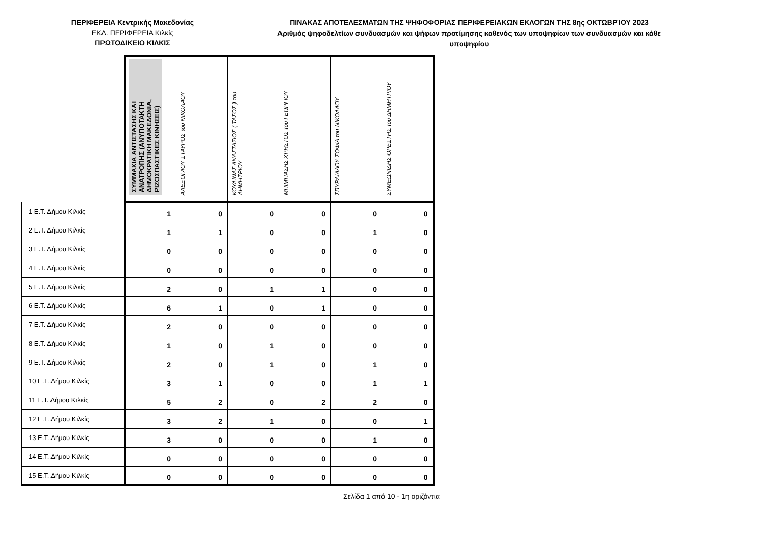ΠΕΡΙΦΕΡΕΙΑ Κεντρικής Μακεδονίας
ΕΚΛ. ΠΕΡΙΦΕΡΕΙΑ Κιλκίς
ΠΡΩΤΟΔΙΚΕΙΟ ΚΙΛΚΙΣ
ΠΙΝΑΚΑΣ ΑΠΟΤΕΛΕΣΜΑΤΩΝ ΤΗΣ ΨΗΦΟΦΟΡΙΑΣ ΠΕΡΙΦΕΡΕΙΑΚΩΝ ΕΚΛΟΓΩΝ ΤΗΣ 8ης ΟΚΤΩΒΡΊΟΥ 2023
Αριθμός ψηφοδελτίων συνδυασμών και ψήφων προτίμησης καθενός των υποψηφίων των συνδυασμών και κάθε υποψηφίου
| | ΣΥΜΜΑΧΙΑ ΑΝΤΙΣΤΑΣΗΣ ΚΑΙ ΑΝΑΤΡΟΠΗΣ (ΑΝΥΠΟΤΑΚΤΗ ΔΗΜΟΚΡΑΤΙΚΗ ΜΑΚΕΔΟΝΙΑ, ΡΙΖΟΣΠΑΣΤΙΚΕΣ ΚΙΝΗΣΕΙΣ) | ΑΛΕΞΟΓΛΟΥ ΣΤΑΥΡΟΣ του ΝΙΚΟΛΑΟΥ | ΚΟΥΛΙΝΑΣ ΑΝΑΣΤΑΣΙΟΣ ( ΤΑΣΟΣ ) του ΔΗΜΗΤΡΙΟΥ | ΜΠΙΜΠΑΣΗΣ ΧΡΗΣΤΟΣ του ΓΕΩΡΓΙΟΥ | ΣΠΥΡΛΙΑΔΟΥ ΣΟΦΙΑ του ΝΙΚΟΛΑΟΥ | ΣΥΜΕΩΝΙΔΗΣ ΟΡΕΣΤΗΣ του ΔΗΜΗΤΡΙΟΥ |
| --- | --- | --- | --- | --- | --- | --- |
| 1 Ε.Τ. Δήμου Κιλκίς | 1 | 0 | 0 | 0 | 0 | 0 |
| 2 Ε.Τ. Δήμου Κιλκίς | 1 | 1 | 0 | 0 | 1 | 0 |
| 3 Ε.Τ. Δήμου Κιλκίς | 0 | 0 | 0 | 0 | 0 | 0 |
| 4 Ε.Τ. Δήμου Κιλκίς | 0 | 0 | 0 | 0 | 0 | 0 |
| 5 Ε.Τ. Δήμου Κιλκίς | 2 | 0 | 1 | 1 | 0 | 0 |
| 6 Ε.Τ. Δήμου Κιλκίς | 6 | 1 | 0 | 1 | 0 | 0 |
| 7 Ε.Τ. Δήμου Κιλκίς | 2 | 0 | 0 | 0 | 0 | 0 |
| 8 Ε.Τ. Δήμου Κιλκίς | 1 | 0 | 1 | 0 | 0 | 0 |
| 9 Ε.Τ. Δήμου Κιλκίς | 2 | 0 | 1 | 0 | 1 | 0 |
| 10 Ε.Τ. Δήμου Κιλκίς | 3 | 1 | 0 | 0 | 1 | 1 |
| 11 Ε.Τ. Δήμου Κιλκίς | 5 | 2 | 0 | 2 | 2 | 0 |
| 12 Ε.Τ. Δήμου Κιλκίς | 3 | 2 | 1 | 0 | 0 | 1 |
| 13 Ε.Τ. Δήμου Κιλκίς | 3 | 0 | 0 | 0 | 1 | 0 |
| 14 Ε.Τ. Δήμου Κιλκίς | 0 | 0 | 0 | 0 | 0 | 0 |
| 15 Ε.Τ. Δήμου Κιλκίς | 0 | 0 | 0 | 0 | 0 | 0 |
Σελίδα 1 από 10 - 1η οριζόντια